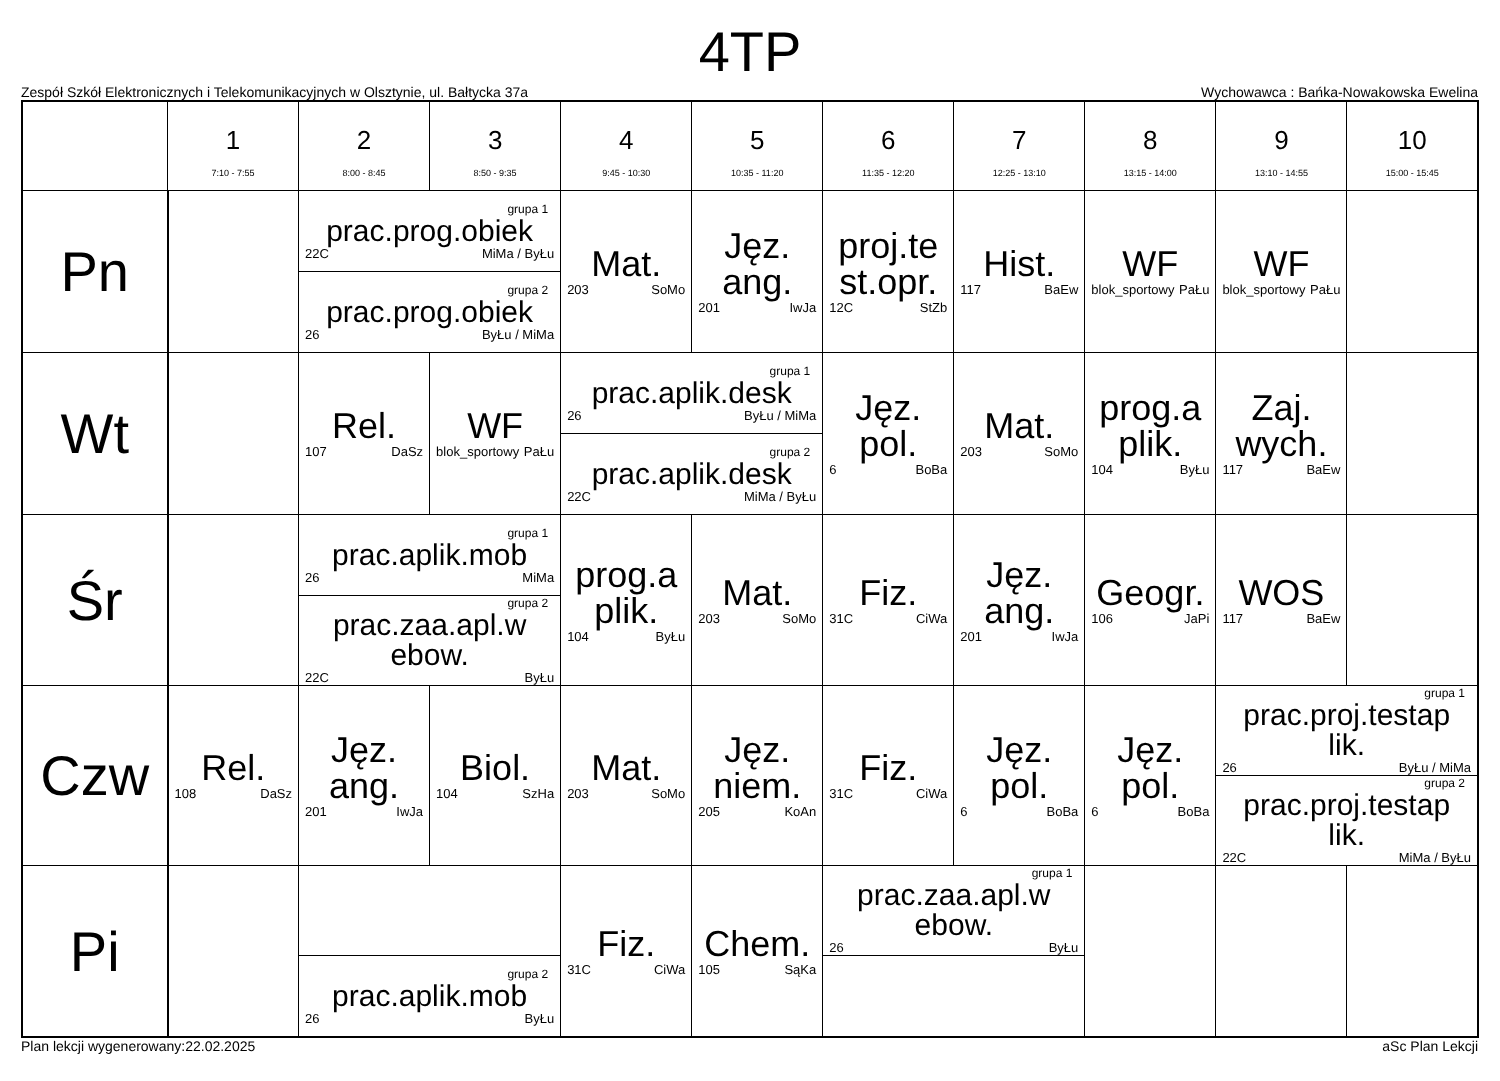4TP
Zespół Szkół Elektronicznych i Telekomunikacyjnych w Olsztynie, ul. Bałtycka 37a Wychowawca : Bańka-Nowakowska Ewelina
| | 1 7:10 - 7:55 | 2 8:00 - 8:45 | 3 8:50 - 9:35 | 4 9:45 - 10:30 | 5 10:35 - 11:20 | 6 11:35 - 12:20 | 7 12:25 - 13:10 | 8 13:15 - 14:00 | 9 13:10 - 14:55 | 10 15:00 - 15:45 |
| --- | --- | --- | --- | --- | --- | --- | --- | --- | --- | --- |
| Pn | | grupa 1 prac.prog.obiek 22C MiMa / ByŁu | | Mat. 203 SoMo | Jęz. ang. 201 IwJa | proj.te st.opr. 12C StZb | Hist. 117 BaEw | WF blok_sportowy PaŁu | WF blok_sportowy PaŁu | |
| | | grupa 2 prac.prog.obiek 26 ByŁu / MiMa | | | | | | | | |
| Wt | | Rel. 107 DaSz | WF blok_sportowy PaŁu | grupa 1 prac.aplik.desk 26 ByŁu / MiMa | | Jęz. pol. 6 BoBa | Mat. 203 SoMo | prog.a plik. 104 ByŁu | Zaj. wych. 117 BaEw | |
| | | | | grupa 2 prac.aplik.desk 22C MiMa / ByŁu | | | | | | |
| Śr | | grupa 1 prac.aplik.mob 26 MiMa | | prog.a plik. 104 ByŁu | Mat. 203 SoMo | Fiz. 31C CiWa | Jęz. ang. 201 IwJa | Geogr. 106 JaPi | WOS 117 BaEw | |
| | | grupa 2 prac.zaa.apl.w ebow. 22C ByŁu | | | | | | | | |
| Czw | Rel. 108 DaSz | Jęz. ang. 201 IwJa | Biol. 104 SzHa | Mat. 203 SoMo | Jęz. niem. 205 KoAn | Fiz. 31C CiWa | Jęz. pol. 6 BoBa | Jęz. pol. 6 BoBa | grupa 1 prac.proj.testap lik. 26 ByŁu / MiMa | |
| | | | | | | | | | grupa 2 prac.proj.testap lik. 22C MiMa / ByŁu | |
| Pi | | | | Fiz. 31C CiWa | Chem. 105 SąKa | grupa 1 prac.zaa.apl.w ebow. 26 ByŁu | | | | |
| | | grupa 2 prac.aplik.mob 26 ByŁu | | | | | | | | |
Plan lekcji wygenerowany:22.02.2025 aSc Plan Lekcji